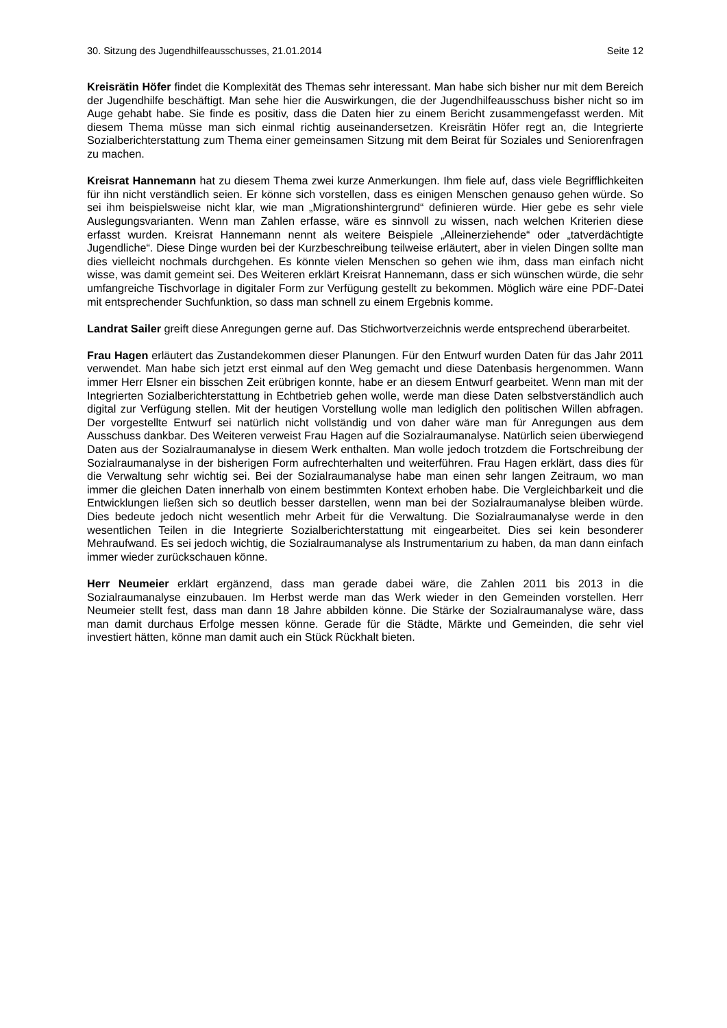30. Sitzung des Jugendhilfeausschusses, 21.01.2014 Seite 12
Kreisrätin Höfer findet die Komplexität des Themas sehr interessant. Man habe sich bisher nur mit dem Bereich der Jugendhilfe beschäftigt. Man sehe hier die Auswirkungen, die der Jugendhilfeausschuss bisher nicht so im Auge gehabt habe. Sie finde es positiv, dass die Daten hier zu einem Bericht zusammengefasst werden. Mit diesem Thema müsse man sich einmal richtig auseinandersetzen. Kreisrätin Höfer regt an, die Integrierte Sozialberichterstattung zum Thema einer gemeinsamen Sitzung mit dem Beirat für Soziales und Seniorenfragen zu machen.
Kreisrat Hannemann hat zu diesem Thema zwei kurze Anmerkungen. Ihm fiele auf, dass viele Begrifflichkeiten für ihn nicht verständlich seien. Er könne sich vorstellen, dass es einigen Menschen genauso gehen würde. So sei ihm beispielsweise nicht klar, wie man „Migrationshintergrund“ definieren würde. Hier gebe es sehr viele Auslegungsvarianten. Wenn man Zahlen erfasse, wäre es sinnvoll zu wissen, nach welchen Kriterien diese erfasst wurden. Kreisrat Hannemann nennt als weitere Beispiele „Alleinerziehende“ oder „tatverdächtigte Jugendliche“. Diese Dinge wurden bei der Kurzbeschreibung teilweise erläutert, aber in vielen Dingen sollte man dies vielleicht nochmals durchgehen. Es könnte vielen Menschen so gehen wie ihm, dass man einfach nicht wisse, was damit gemeint sei. Des Weiteren erklärt Kreisrat Hannemann, dass er sich wünschen würde, die sehr umfangreiche Tischvorlage in digitaler Form zur Verfügung gestellt zu bekommen. Möglich wäre eine PDF-Datei mit entsprechender Suchfunktion, so dass man schnell zu einem Ergebnis komme.
Landrat Sailer greift diese Anregungen gerne auf. Das Stichwortverzeichnis werde entsprechend überarbeitet.
Frau Hagen erläutert das Zustandekommen dieser Planungen. Für den Entwurf wurden Daten für das Jahr 2011 verwendet. Man habe sich jetzt erst einmal auf den Weg gemacht und diese Datenbasis hergenommen. Wann immer Herr Elsner ein bisschen Zeit erübrigen konnte, habe er an diesem Entwurf gearbeitet. Wenn man mit der Integrierten Sozialberichterstattung in Echtbetrieb gehen wolle, werde man diese Daten selbstverständlich auch digital zur Verfügung stellen. Mit der heutigen Vorstellung wolle man lediglich den politischen Willen abfragen. Der vorgestellte Entwurf sei natürlich nicht vollständig und von daher wäre man für Anregungen aus dem Ausschuss dankbar. Des Weiteren verweist Frau Hagen auf die Sozialraumanalyse. Natürlich seien überwiegend Daten aus der Sozialraumanalyse in diesem Werk enthalten. Man wolle jedoch trotzdem die Fortschreibung der Sozialraumanalyse in der bisherigen Form aufrechterhalten und weiterführen. Frau Hagen erklärt, dass dies für die Verwaltung sehr wichtig sei. Bei der Sozialraumanalyse habe man einen sehr langen Zeitraum, wo man immer die gleichen Daten innerhalb von einem bestimmten Kontext erhoben habe. Die Vergleichbarkeit und die Entwicklungen ließen sich so deutlich besser darstellen, wenn man bei der Sozialraumanalyse bleiben würde. Dies bedeute jedoch nicht wesentlich mehr Arbeit für die Verwaltung. Die Sozialraumanalyse werde in den wesentlichen Teilen in die Integrierte Sozialberichterstattung mit eingearbeitet. Dies sei kein besonderer Mehraufwand. Es sei jedoch wichtig, die Sozialraumanalyse als Instrumentarium zu haben, da man dann einfach immer wieder zurückschauen könne.
Herr Neumeier erklärt ergänzend, dass man gerade dabei wäre, die Zahlen 2011 bis 2013 in die Sozialraumanalyse einzubauen. Im Herbst werde man das Werk wieder in den Gemeinden vorstellen. Herr Neumeier stellt fest, dass man dann 18 Jahre abbilden könne. Die Stärke der Sozialraumanalyse wäre, dass man damit durchaus Erfolge messen könne. Gerade für die Städte, Märkte und Gemeinden, die sehr viel investiert hätten, könne man damit auch ein Stück Rückhalt bieten.